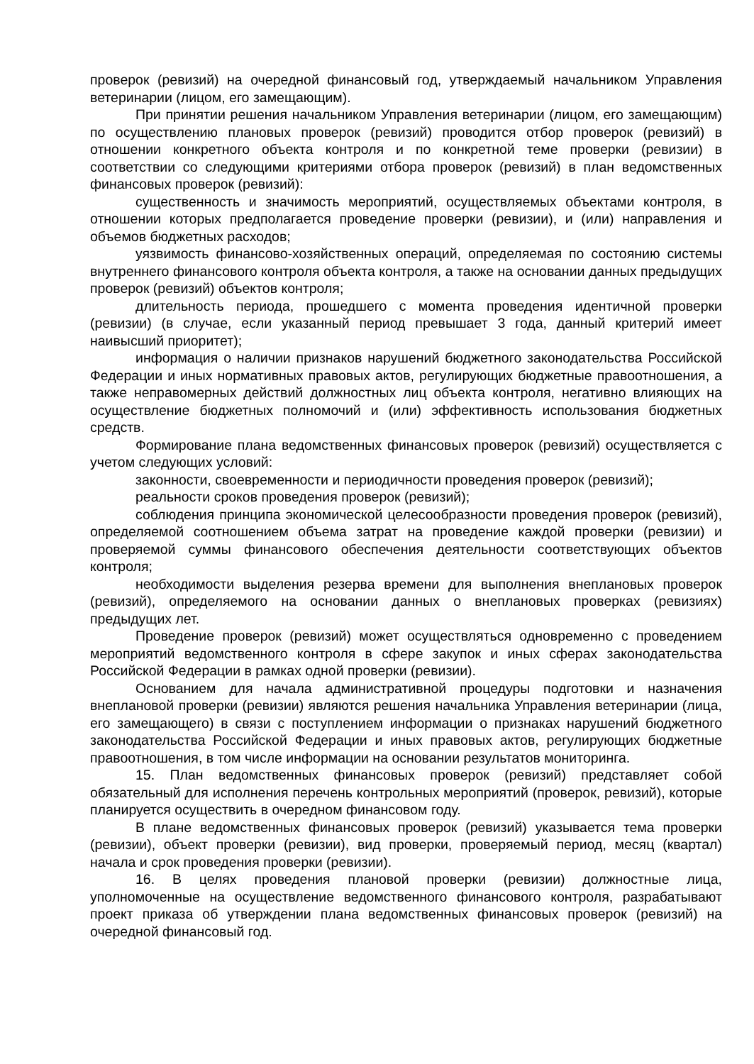проверок (ревизий) на очередной финансовый год, утверждаемый начальником Управления ветеринарии (лицом, его замещающим).
При принятии решения начальником Управления ветеринарии (лицом, его замещающим) по осуществлению плановых проверок (ревизий) проводится отбор проверок (ревизий) в отношении конкретного объекта контроля и по конкретной теме проверки (ревизии) в соответствии со следующими критериями отбора проверок (ревизий) в план ведомственных финансовых проверок (ревизий):
существенность и значимость мероприятий, осуществляемых объектами контроля, в отношении которых предполагается проведение проверки (ревизии), и (или) направления и объемов бюджетных расходов;
уязвимость финансово-хозяйственных операций, определяемая по состоянию системы внутреннего финансового контроля объекта контроля, а также на основании данных предыдущих проверок (ревизий) объектов контроля;
длительность периода, прошедшего с момента проведения идентичной проверки (ревизии) (в случае, если указанный период превышает 3 года, данный критерий имеет наивысший приоритет);
информация о наличии признаков нарушений бюджетного законодательства Российской Федерации и иных нормативных правовых актов, регулирующих бюджетные правоотношения, а также неправомерных действий должностных лиц объекта контроля, негативно влияющих на осуществление бюджетных полномочий и (или) эффективность использования бюджетных средств.
Формирование плана ведомственных финансовых проверок (ревизий) осуществляется с учетом следующих условий:
законности, своевременности и периодичности проведения проверок (ревизий);
реальности сроков проведения проверок (ревизий);
соблюдения принципа экономической целесообразности проведения проверок (ревизий), определяемой соотношением объема затрат на проведение каждой проверки (ревизии) и проверяемой суммы финансового обеспечения деятельности соответствующих объектов контроля;
необходимости выделения резерва времени для выполнения внеплановых проверок (ревизий), определяемого на основании данных о внеплановых проверках (ревизиях) предыдущих лет.
Проведение проверок (ревизий) может осуществляться одновременно с проведением мероприятий ведомственного контроля в сфере закупок и иных сферах законодательства Российской Федерации в рамках одной проверки (ревизии).
Основанием для начала административной процедуры подготовки и назначения внеплановой проверки (ревизии) являются решения начальника Управления ветеринарии (лица, его замещающего) в связи с поступлением информации о признаках нарушений бюджетного законодательства Российской Федерации и иных правовых актов, регулирующих бюджетные правоотношения, в том числе информации на основании результатов мониторинга.
15. План ведомственных финансовых проверок (ревизий) представляет собой обязательный для исполнения перечень контрольных мероприятий (проверок, ревизий), которые планируется осуществить в очередном финансовом году.
В плане ведомственных финансовых проверок (ревизий) указывается тема проверки (ревизии), объект проверки (ревизии), вид проверки, проверяемый период, месяц (квартал) начала и срок проведения проверки (ревизии).
16. В целях проведения плановой проверки (ревизии) должностные лица, уполномоченные на осуществление ведомственного финансового контроля, разрабатывают проект приказа об утверждении плана ведомственных финансовых проверок (ревизий) на очередной финансовый год.